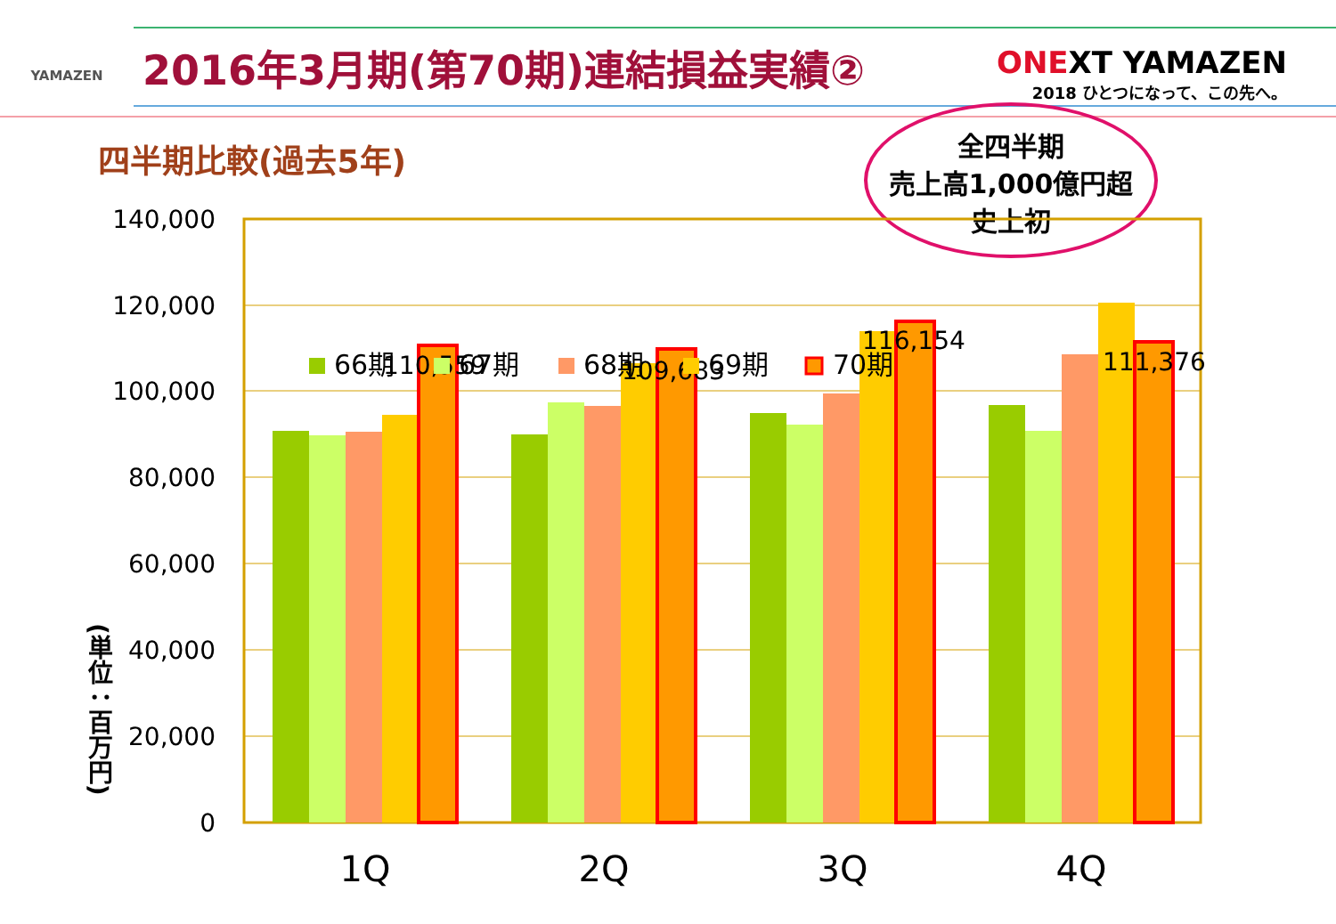YAMAZEN
2016年3月期(第70期)連結損益実績②
ONEXT YAMAZEN
2018 ひとつになって、この先へ。
四半期比較(過去5年)
全四半期
売上高1,000億円超
史上初
(単位：百万円)
140,000
120,000
100,000
80,000
60,000
40,000
20,000
0
110,559
109,683
116,154
111,376
66期
67期
68期
69期
70期
1Q
2Q
3Q
4Q